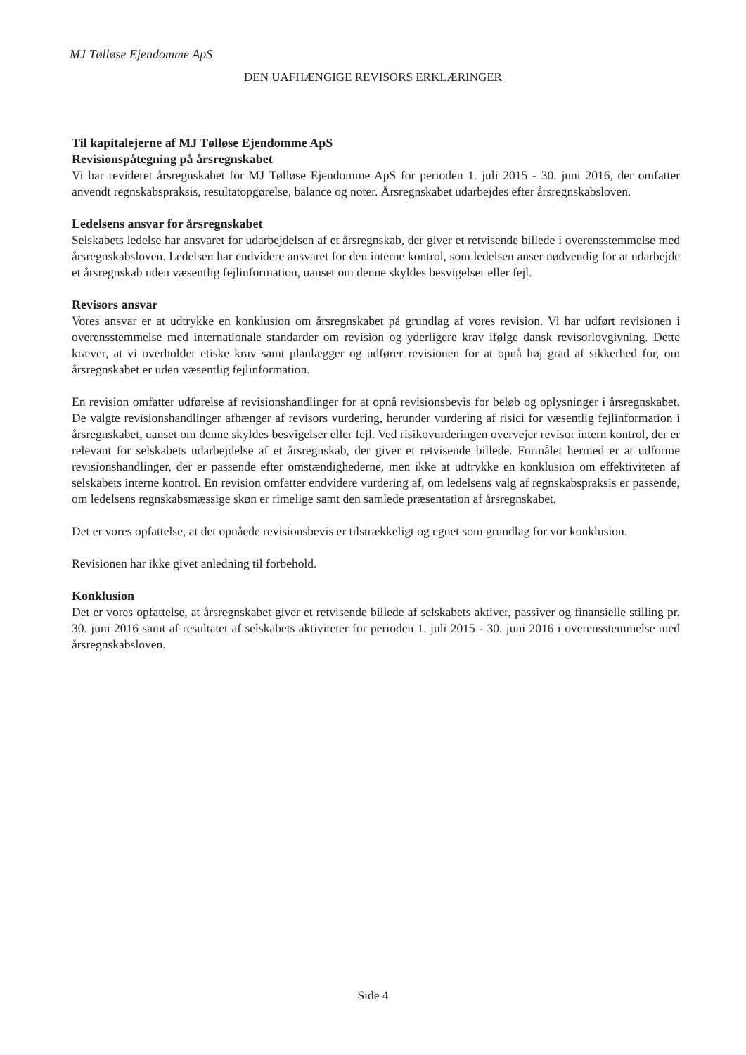MJ Tølløse Ejendomme ApS
DEN UAFHÆNGIGE REVISORS ERKLÆRINGER
Til kapitalejerne af MJ Tølløse Ejendomme ApS
Revisionspåtegning på årsregnskabet
Vi har revideret årsregnskabet for MJ Tølløse Ejendomme ApS for perioden 1. juli 2015 - 30. juni 2016, der omfatter anvendt regnskabspraksis, resultatopgørelse, balance og noter. Årsregnskabet udarbejdes efter årsregnskabsloven.
Ledelsens ansvar for årsregnskabet
Selskabets ledelse har ansvaret for udarbejdelsen af et årsregnskab, der giver et retvisende billede i overensstemmelse med årsregnskabsloven. Ledelsen har endvidere ansvaret for den interne kontrol, som ledelsen anser nødvendig for at udarbejde et årsregnskab uden væsentlig fejlinformation, uanset om denne skyldes besvigelser eller fejl.
Revisors ansvar
Vores ansvar er at udtrykke en konklusion om årsregnskabet på grundlag af vores revision. Vi har udført revisionen i overensstemmelse med internationale standarder om revision og yderligere krav ifølge dansk revisorlovgivning. Dette kræver, at vi overholder etiske krav samt planlægger og udfører revisionen for at opnå høj grad af sikkerhed for, om årsregnskabet er uden væsentlig fejlinformation.
En revision omfatter udførelse af revisionshandlinger for at opnå revisionsbevis for beløb og oplysninger i årsregnskabet. De valgte revisionshandlinger afhænger af revisors vurdering, herunder vurdering af risici for væsentlig fejlinformation i årsregnskabet, uanset om denne skyldes besvigelser eller fejl. Ved risikovurderingen overvejer revisor intern kontrol, der er relevant for selskabets udarbejdelse af et årsregnskab, der giver et retvisende billede. Formålet hermed er at udforme revisionshandlinger, der er passende efter omstændighederne, men ikke at udtrykke en konklusion om effektiviteten af selskabets interne kontrol. En revision omfatter endvidere vurdering af, om ledelsens valg af regnskabspraksis er passende, om ledelsens regnskabsmæssige skøn er rimelige samt den samlede præsentation af årsregnskabet.
Det er vores opfattelse, at det opnåede revisionsbevis er tilstrækkeligt og egnet som grundlag for vor konklusion.
Revisionen har ikke givet anledning til forbehold.
Konklusion
Det er vores opfattelse, at årsregnskabet giver et retvisende billede af selskabets aktiver, passiver og finansielle stilling pr. 30. juni 2016 samt af resultatet af selskabets aktiviteter for perioden 1. juli 2015 - 30. juni 2016 i overensstemmelse med årsregnskabsloven.
Side 4